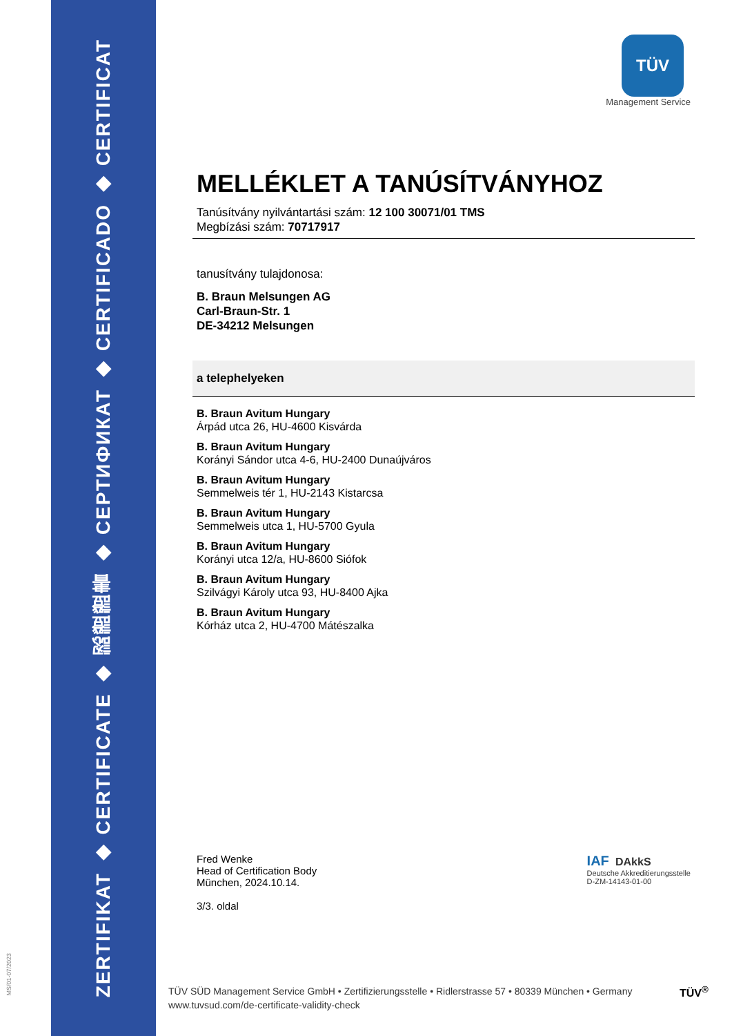ZERTIFIKAT ◆ CERTIFICATE ◆ 認證證書 ◆ СЕРТИФИКАТ ◆ CERTIFICADO ◆ CERTIFICAT
MS/01-07/2023
TÜV
Management Service
MELLÉKLET A TANÚSÍTVÁNYHOZ
Tanúsítvány nyilvántartási szám: 12 100 30071/01 TMS
Megbízási szám: 70717917
tanusítvány tulajdonosa:
B. Braun Melsungen AG
Carl-Braun-Str. 1
DE-34212 Melsungen
a telephelyeken
B. Braun Avitum Hungary
Árpád utca 26, HU-4600 Kisvárda
B. Braun Avitum Hungary
Korányi Sándor utca 4-6, HU-2400 Dunaújváros
B. Braun Avitum Hungary
Semmelweis tér 1, HU-2143 Kistarcsa
B. Braun Avitum Hungary
Semmelweis utca 1, HU-5700 Gyula
B. Braun Avitum Hungary
Korányi utca 12/a, HU-8600 Siófok
B. Braun Avitum Hungary
Szilvágyi Károly utca 93, HU-8400 Ajka
B. Braun Avitum Hungary
Kórház utca 2, HU-4700 Mátészalka
Fred Wenke
Head of Certification Body
München, 2024.10.14.
3/3. oldal
IAF DAkkS
Deutsche Akkreditierungsstelle
D-ZM-14143-01-00
TÜV SÜD Management Service GmbH • Zertifizierungsstelle • Ridlerstrasse 57 • 80339 München • Germany
www.tuvsud.com/de-certificate-validity-check
TÜV<sup>®</sup>